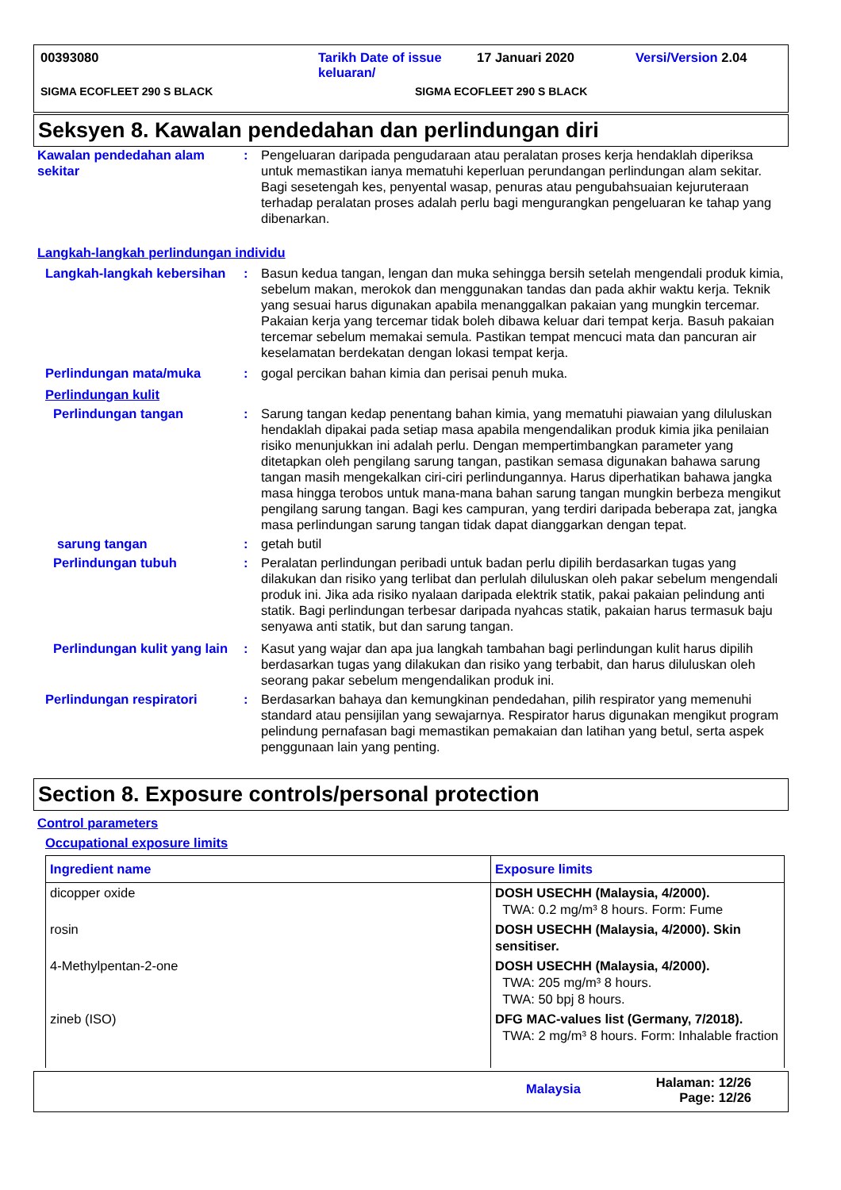00393080 Tarikh Date of issue keluaran/ 17 Januari 2020 Versi/Version 2.04
SIGMA ECOFLEET 290 S BLACK SIGMA ECOFLEET 290 S BLACK
Seksyen 8. Kawalan pendedahan dan perlindungan diri
Kawalan pendedahan alam sekitar
: Pengeluaran daripada pengudaraan atau peralatan proses kerja hendaklah diperiksa untuk memastikan ianya mematuhi keperluan perundangan perlindungan alam sekitar. Bagi sesetengah kes, penyental wasap, penuras atau pengubahsuaian kejuruteraan terhadap peralatan proses adalah perlu bagi mengurangkan pengeluaran ke tahap yang dibenarkan.
Langkah-langkah perlindungan individu
Langkah-langkah kebersihan
: Basun kedua tangan, lengan dan muka sehingga bersih setelah mengendali produk kimia, sebelum makan, merokok dan menggunakan tandas dan pada akhir waktu kerja. Teknik yang sesuai harus digunakan apabila menanggalkan pakaian yang mungkin tercemar. Pakaian kerja yang tercemar tidak boleh dibawa keluar dari tempat kerja. Basuh pakaian tercemar sebelum memakai semula. Pastikan tempat mencuci mata dan pancuran air keselamatan berdekatan dengan lokasi tempat kerja.
Perlindungan mata/muka : gogal percikan bahan kimia dan perisai penuh muka.
Perlindungan kulit
Perlindungan tangan : Sarung tangan kedap penentang bahan kimia, yang mematuhi piawaian yang diluluskan hendaklah dipakai pada setiap masa apabila mengendalikan produk kimia jika penilaian risiko menunjukkan ini adalah perlu. Dengan mempertimbangkan parameter yang ditetapkan oleh pengilang sarung tangan, pastikan semasa digunakan bahawa sarung tangan masih mengekalkan ciri-ciri perlindungannya. Harus diperhatikan bahawa jangka masa hingga terobos untuk mana-mana bahan sarung tangan mungkin berbeza mengikut pengilang sarung tangan. Bagi kes campuran, yang terdiri daripada beberapa zat, jangka masa perlindungan sarung tangan tidak dapat dianggarkan dengan tepat.
sarung tangan : getah butil
Perlindungan tubuh : Peralatan perlindungan peribadi untuk badan perlu dipilih berdasarkan tugas yang dilakukan dan risiko yang terlibat dan perlulah diluluskan oleh pakar sebelum mengendali produk ini. Jika ada risiko nyalaan daripada elektrik statik, pakai pakaian pelindung anti statik. Bagi perlindungan terbesar daripada nyahcas statik, pakaian harus termasuk baju senyawa anti statik, but dan sarung tangan.
Perlindungan kulit yang lain
: Kasut yang wajar dan apa jua langkah tambahan bagi perlindungan kulit harus dipilih berdasarkan tugas yang dilakukan dan risiko yang terbabit, dan harus diluluskan oleh seorang pakar sebelum mengendalikan produk ini.
Perlindungan respiratori : Berdasarkan bahaya dan kemungkinan pendedahan, pilih respirator yang memenuhi standard atau pensijilan yang sewajarnya. Respirator harus digunakan mengikut program pelindung pernafasan bagi memastikan pemakaian dan latihan yang betul, serta aspek penggunaan lain yang penting.
Section 8. Exposure controls/personal protection
Control parameters
Occupational exposure limits
| Ingredient name | Exposure limits |
| --- | --- |
| dicopper oxide | DOSH USECHH (Malaysia, 4/2000). TWA: 0.2 mg/m³ 8 hours. Form: Fume |
| rosin | DOSH USECHH (Malaysia, 4/2000). Skin sensitiser. |
| 4-Methylpentan-2-one | DOSH USECHH (Malaysia, 4/2000). TWA: 205 mg/m³ 8 hours. TWA: 50 bpj 8 hours. |
| zineb (ISO) | DFG MAC-values list (Germany, 7/2018). TWA: 2 mg/m³ 8 hours. Form: Inhalable fraction |
Malaysia Halaman: 12/26
Page: 12/26